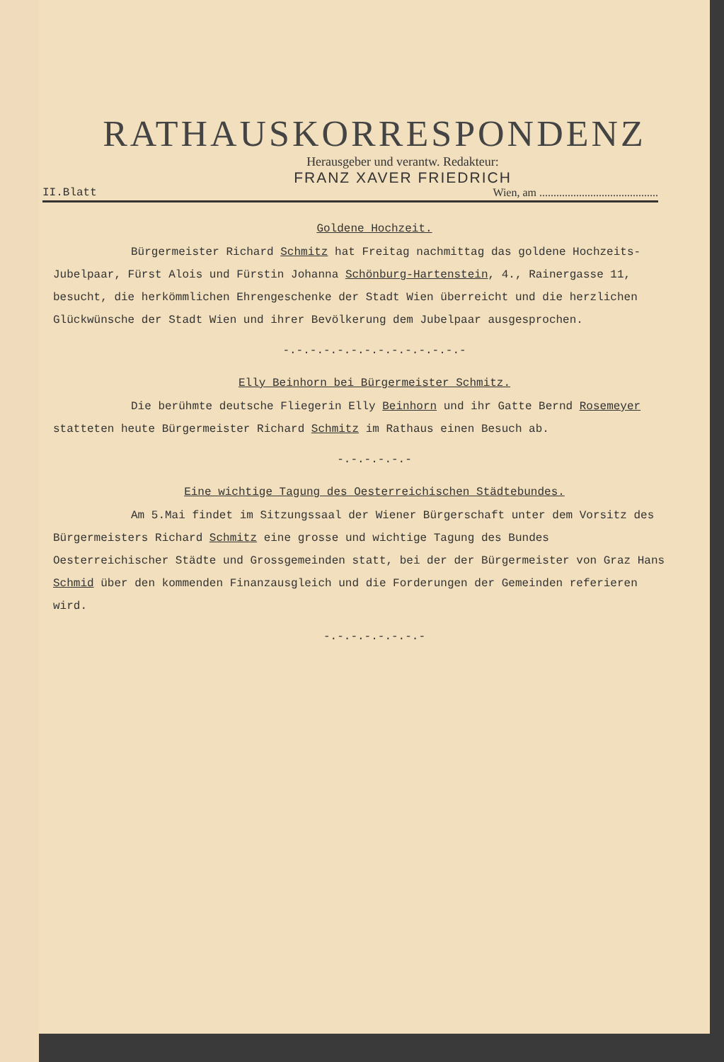RATHAUSKORRESPONDENZ
Herausgeber und verantw. Redakteur:
FRANZ XAVER FRIEDRICH
II.Blatt Wien, am ..........................................
Goldene Hochzeit.
Bürgermeister Richard Schmitz hat Freitag nachmittag das goldene Hochzeits-Jubelpaar, Fürst Alois und Fürstin Johanna Schönburg-Hartenstein, 4., Rainergasse 11, besucht, die herkömmlichen Ehrengeschenke der Stadt Wien überreicht und die herzlichen Glückwünsche der Stadt Wien und ihrer Bevölkerung dem Jubelpaar ausgesprochen.
-.-.-.-.-.-.-.-.-.-.-.-.-.-
Elly Beinhorn bei Bürgermeister Schmitz.
Die berühmte deutsche Fliegerin Elly Beinhorn und ihr Gatte Bernd Rosemeyer statteten heute Bürgermeister Richard Schmitz im Rathaus einen Besuch ab.
-.-.-.-.-.-
Eine wichtige Tagung des Oesterreichischen Städtebundes.
Am 5.Mai findet im Sitzungssaal der Wiener Bürgerschaft unter dem Vorsitz des Bürgermeisters Richard Schmitz eine grosse und wichtige Tagung des Bundes Oesterreichischer Städte und Grossgemeinden statt, bei der der Bürgermeister von Graz Hans Schmid über den kommenden Finanzausgleich und die Forderungen der Gemeinden referieren wird.
-.-.-.-.-.-.-.-